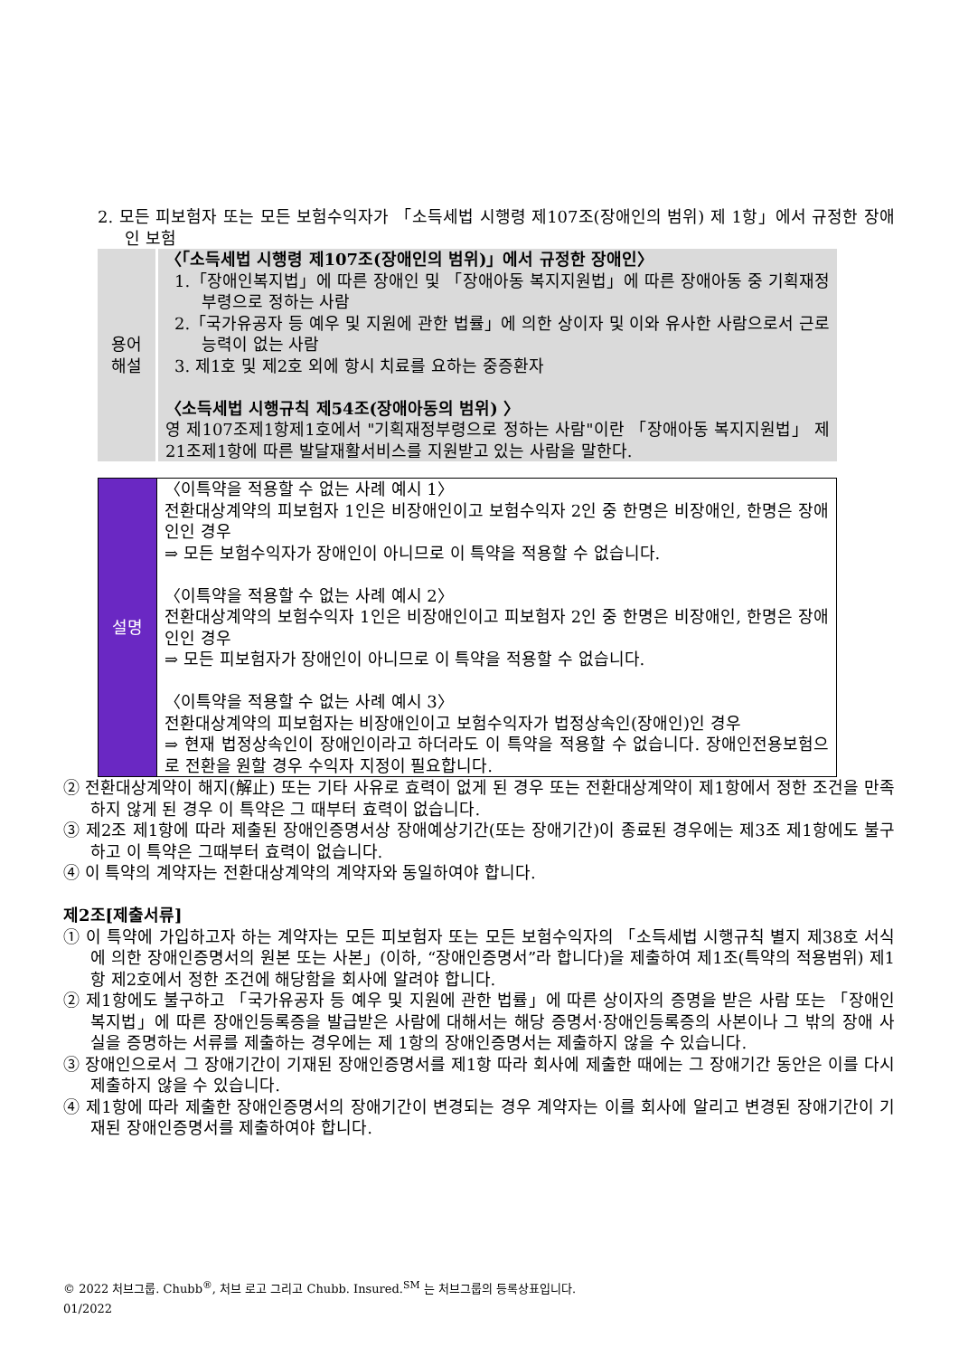2. 모든 피보험자 또는 모든 보험수익자가 「소득세법 시행령 제107조(장애인의 범위) 제 1항」에서 규정한 장애인 보험
| 용어 해설 | 〈「소득세법 시행령 제107조(장애인의 범위)」에서 규정한 장애인〉 1.「장애인복지법」에 따른 장애인 및 「장애아동 복지지원법」에 따른 장애아동 중 기획재정부령으로 정하는 사람 2.「국가유공자 등 예우 및 지원에 관한 법률」에 의한 상이자 및 이와 유사한 사람으로서 근로능력이 없는 사람 3. 제1호 및 제2호 외에 항시 치료를 요하는 중증환자 〈소득세법 시행규칙 제54조(장애아동의 범위) 〉 영 제107조제1항제1호에서 "기획재정부령으로 정하는 사람"이란 「장애아동 복지지원법」 제21조제1항에 따른 발달재활서비스를 지원받고 있는 사람을 말한다. |
| 설명 | 〈이특약을 적용할 수 없는 사례 예시 1〉 전환대상계약의 피보험자 1인은 비장애인이고 보험수익자 2인 중 한명은 비장애인, 한명은 장애인인 경우 ⇒ 모든 보험수익자가 장애인이 아니므로 이 특약을 적용할 수 없습니다. 〈이특약을 적용할 수 없는 사례 예시 2〉 전환대상계약의 보험수익자 1인은 비장애인이고 피보험자 2인 중 한명은 비장애인, 한명은 장애인인 경우 ⇒ 모든 피보험자가 장애인이 아니므로 이 특약을 적용할 수 없습니다. 〈이특약을 적용할 수 없는 사례 예시 3〉 전환대상계약의 피보험자는 비장애인이고 보험수익자가 법정상속인(장애인)인 경우 ⇒ 현재 법정상속인이 장애인이라고 하더라도 이 특약을 적용할 수 없습니다. 장애인전용보험으로 전환을 원할 경우 수익자 지정이 필요합니다. |
② 전환대상계약이 해지(解止) 또는 기타 사유로 효력이 없게 된 경우 또는 전환대상계약이 제1항에서 정한 조건을 만족하지 않게 된 경우 이 특약은 그 때부터 효력이 없습니다.
③ 제2조 제1항에 따라 제출된 장애인증명서상 장애예상기간(또는 장애기간)이 종료된 경우에는 제3조 제1항에도 불구하고 이 특약은 그때부터 효력이 없습니다.
④ 이 특약의 계약자는 전환대상계약의 계약자와 동일하여야 합니다.
제2조[제출서류]
① 이 특약에 가입하고자 하는 계약자는 모든 피보험자 또는 모든 보험수익자의 「소득세법 시행규칙 별지 제38호 서식에 의한 장애인증명서의 원본 또는 사본」(이하, “장애인증명서”라 합니다)을 제출하여 제1조(특약의 적용범위) 제1항 제2호에서 정한 조건에 해당함을 회사에 알려야 합니다.
② 제1항에도 불구하고 「국가유공자 등 예우 및 지원에 관한 법률」에 따른 상이자의 증명을 받은 사람 또는 「장애인복지법」에 따른 장애인등록증을 발급받은 사람에 대해서는 해당 증명서·장애인등록증의 사본이나 그 밖의 장애 사실을 증명하는 서류를 제출하는 경우에는 제 1항의 장애인증명서는 제출하지 않을 수 있습니다.
③ 장애인으로서 그 장애기간이 기재된 장애인증명서를 제1항 따라 회사에 제출한 때에는 그 장애기간 동안은 이를 다시 제출하지 않을 수 있습니다.
④ 제1항에 따라 제출한 장애인증명서의 장애기간이 변경되는 경우 계약자는 이를 회사에 알리고 변경된 장애기간이 기재된 장애인증명서를 제출하여야 합니다.
© 2022 처브그룹. Chubb<sup>®</sup>, 처브 로고 그리고 Chubb. Insured.<sup>SM</sup> 는 처브그룹의 등록상표입니다.
01/2022